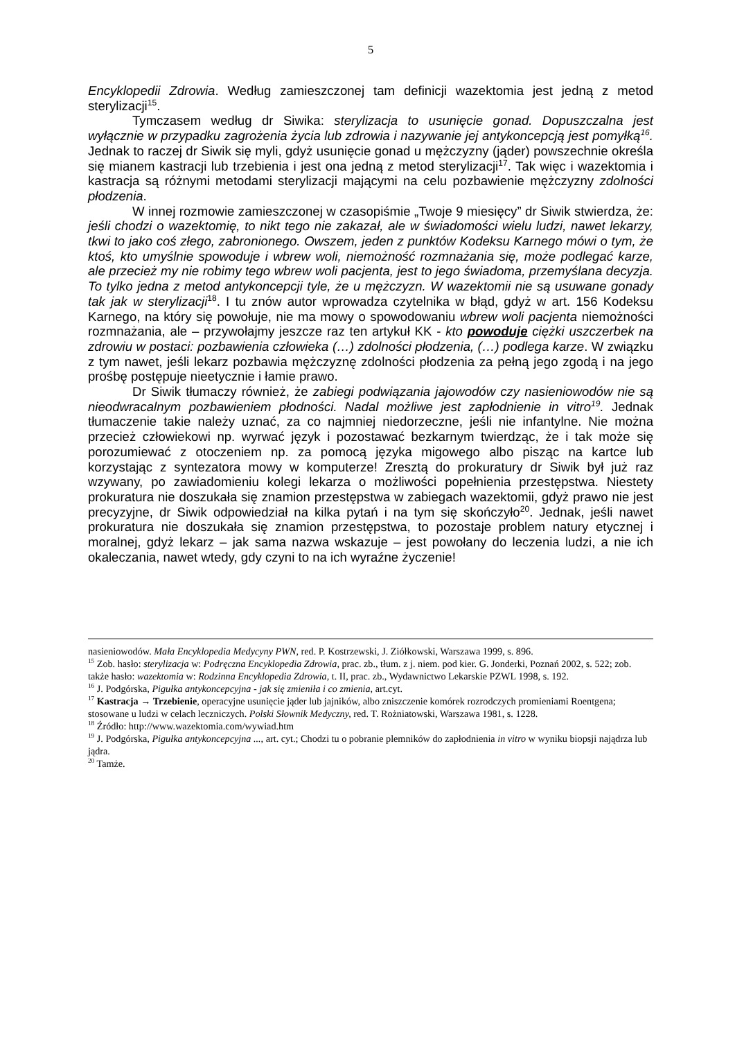5
Encyklopedii Zdrowia. Według zamieszczonej tam definicji wazektomia jest jedną z metod sterylizacji<sup>15</sup>.
Tymczasem według dr Siwika: sterylizacja to usunięcie gonad. Dopuszczalna jest wyłącznie w przypadku zagrożenia życia lub zdrowia i nazywanie jej antykoncepcją jest pomyłką<sup>16</sup>. Jednak to raczej dr Siwik się myli, gdyż usunięcie gonad u mężczyzny (jąder) powszechnie określa się mianem kastracji lub trzebienia i jest ona jedną z metod sterylizacji<sup>17</sup>. Tak więc i wazektomia i kastracja są różnymi metodami sterylizacji mającymi na celu pozbawienie mężczyzny zdolności płodzenia.
W innej rozmowie zamieszczonej w czasopiśmie „Twoje 9 miesięcy” dr Siwik stwierdza, że: jeśli chodzi o wazektomię, to nikt tego nie zakazał, ale w świadomości wielu ludzi, nawet lekarzy, tkwi to jako coś złego, zabronionego. Owszem, jeden z punktów Kodeksu Karnego mówi o tym, że ktoś, kto umyślnie spowoduje i wbrew woli, niemożność rozmnażania się, może podlegać karze, ale przecież my nie robimy tego wbrew woli pacjenta, jest to jego świadoma, przemyślana decyzja. To tylko jedna z metod antykoncepcji tyle, że u mężczyzn. W wazektomii nie są usuwane gonady tak jak w sterylizacji<sup>18</sup>. I tu znów autor wprowadza czytelnika w błąd, gdyż w art. 156 Kodeksu Karnego, na który się powołuje, nie ma mowy o spowodowaniu wbrew woli pacjenta niemożności rozmnażania, ale – przywołajmy jeszcze raz ten artykuł KK - kto powoduje ciężki uszczerbek na zdrowiu w postaci: pozbawienia człowieka (…) zdolności płodzenia, (…) podlega karze. W związku z tym nawet, jeśli lekarz pozbawia mężczyznę zdolności płodzenia za pełną jego zgodą i na jego prośbę postępuje nieetycznie i łamie prawo.
Dr Siwik tłumaczy również, że zabiegi podwiązania jajowodów czy nasieniowodów nie są nieodwracalnym pozbawieniem płodności. Nadal możliwe jest zapłodnienie in vitro<sup>19</sup>. Jednak tłumaczenie takie należy uznać, za co najmniej niedorzeczne, jeśli nie infantylne. Nie można przecież człowiekowi np. wyrwać język i pozostawać bezkarnym twierdząc, że i tak może się porozumiewać z otoczeniem np. za pomocą języka migowego albo pisząc na kartce lub korzystając z syntezatora mowy w komputerze! Zresztą do prokuratury dr Siwik był już raz wzywany, po zawiadomieniu kolegi lekarza o możliwości popełnienia przestępstwa. Niestety prokuratura nie doszukała się znamion przestępstwa w zabiegach wazektomii, gdyż prawo nie jest precyzyjne, dr Siwik odpowiedział na kilka pytań i na tym się skończyło<sup>20</sup>. Jednak, jeśli nawet prokuratura nie doszukała się znamion przestępstwa, to pozostaje problem natury etycznej i moralnej, gdyż lekarz – jak sama nazwa wskazuje – jest powołany do leczenia ludzi, a nie ich okaleczania, nawet wtedy, gdy czyni to na ich wyraźne życzenie!
nasieniowodów. Mała Encyklopedia Medycyny PWN, red. P. Kostrzewski, J. Ziółkowski, Warszawa 1999, s. 896.
<sup>15</sup> Zob. hasło: sterylizacja w: Podręczna Encyklopedia Zdrowia, prac. zb., tłum. z j. niem. pod kier. G. Jonderki, Poznań 2002, s. 522; zob. także hasło: wazektomia w: Rodzinna Encyklopedia Zdrowia, t. II, prac. zb., Wydawnictwo Lekarskie PZWL 1998, s. 192.
<sup>16</sup> J. Podgórska, Pigułka antykoncepcyjna - jak się zmieniła i co zmienia, art.cyt.
<sup>17</sup> Kastracja → Trzebienie, operacyjne usunięcie jąder lub jajników, albo zniszczenie komórek rozrodczych promieniami Roentgena; stosowane u ludzi w celach leczniczych. Polski Słownik Medyczny, red. T. Rożniatowski, Warszawa 1981, s. 1228.
<sup>18</sup> Źródło: http://www.wazektomia.com/wywiad.htm
<sup>19</sup> J. Podgórska, Pigułka antykoncepcyjna ..., art. cyt.; Chodzi tu o pobranie plemników do zapłodnienia in vitro w wyniku biopsji najądrza lub jądra.
<sup>20</sup> Tamże.